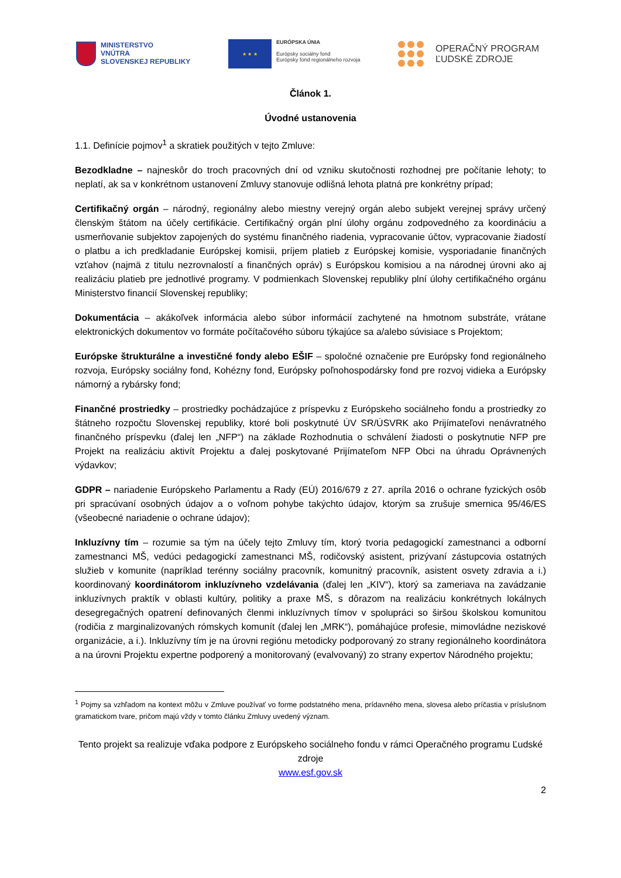MINISTERSTVO
VNÚTRA
SLOVENSKEJ REPUBLIKY
★ ★ ★
EURÓPSKA ÚNIA
Európsky sociálny fond
Európsky fond regionálneho rozvoja
OPERAČNÝ PROGRAM
ĽUDSKÉ ZDROJE
Článok 1.
Úvodné ustanovenia
1.1. Definície pojmov<sup>1</sup> a skratiek použitých v tejto Zmluve:
Bezodkladne – najneskôr do troch pracovných dní od vzniku skutočnosti rozhodnej pre počítanie lehoty; to neplatí, ak sa v konkrétnom ustanovení Zmluvy stanovuje odlišná lehota platná pre konkrétny prípad;
Certifikačný orgán – národný, regionálny alebo miestny verejný orgán alebo subjekt verejnej správy určený členským štátom na účely certifikácie. Certifikačný orgán plní úlohy orgánu zodpovedného za koordináciu a usmerňovanie subjektov zapojených do systému finančného riadenia, vypracovanie účtov, vypracovanie žiadostí o platbu a ich predkladanie Európskej komisii, príjem platieb z Európskej komisie, vysporiadanie finančných vzťahov (najmä z titulu nezrovnalostí a finančných opráv) s Európskou komisiou a na národnej úrovni ako aj realizáciu platieb pre jednotlivé programy. V podmienkach Slovenskej republiky plní úlohy certifikačného orgánu Ministerstvo financií Slovenskej republiky;
Dokumentácia – akákoľvek informácia alebo súbor informácií zachytené na hmotnom substráte, vrátane elektronických dokumentov vo formáte počítačového súboru týkajúce sa a/alebo súvisiace s Projektom;
Európske štrukturálne a investičné fondy alebo EŠIF – spoločné označenie pre Európsky fond regionálneho rozvoja, Európsky sociálny fond, Kohézny fond, Európsky poľnohospodársky fond pre rozvoj vidieka a Európsky námorný a rybársky fond;
Finančné prostriedky – prostriedky pochádzajúce z príspevku z Európskeho sociálneho fondu a prostriedky zo štátneho rozpočtu Slovenskej republiky, ktoré boli poskytnuté ÚV SR/ÚSVRK ako Prijímateľovi nenávratného finančného príspevku (ďalej len „NFP“) na základe Rozhodnutia o schválení žiadosti o poskytnutie NFP pre Projekt na realizáciu aktivít Projektu a ďalej poskytované Prijímateľom NFP Obci na úhradu Oprávnených výdavkov;
GDPR – nariadenie Európskeho Parlamentu a Rady (EÚ) 2016/679 z 27. apríla 2016 o ochrane fyzických osôb pri spracúvaní osobných údajov a o voľnom pohybe takýchto údajov, ktorým sa zrušuje smernica 95/46/ES (všeobecné nariadenie o ochrane údajov);
Inkluzívny tím – rozumie sa tým na účely tejto Zmluvy tím, ktorý tvoria pedagogickí zamestnanci a odborní zamestnanci MŠ, vedúci pedagogickí zamestnanci MŠ, rodičovský asistent, prizývaní zástupcovia ostatných služieb v komunite (napríklad terénny sociálny pracovník, komunitný pracovník, asistent osvety zdravia a i.) koordinovaný koordinátorom inkluzívneho vzdelávania (ďalej len „KIV“), ktorý sa zameriava na zavádzanie inkluzívnych praktík v oblasti kultúry, politiky a praxe MŠ, s dôrazom na realizáciu konkrétnych lokálnych desegregačných opatrení definovaných členmi inkluzívnych tímov v spolupráci so širšou školskou komunitou (rodičia z marginalizovaných rómskych komunít (ďalej len „MRK“), pomáhajúce profesie, mimovládne neziskové organizácie, a i.). Inkluzívny tím je na úrovni regiónu metodicky podporovaný zo strany regionálneho koordinátora a na úrovni Projektu expertne podporený a monitorovaný (evalvovaný) zo strany expertov Národného projektu;
<sup>1</sup> Pojmy sa vzhľadom na kontext môžu v Zmluve používať vo forme podstatného mena, prídavného mena, slovesa alebo príčastia v príslušnom gramatickom tvare, pričom majú vždy v tomto článku Zmluvy uvedený význam.
Tento projekt sa realizuje vďaka podpore z Európskeho sociálneho fondu v rámci Operačného programu Ľudské zdroje
www.esf.gov.sk
2